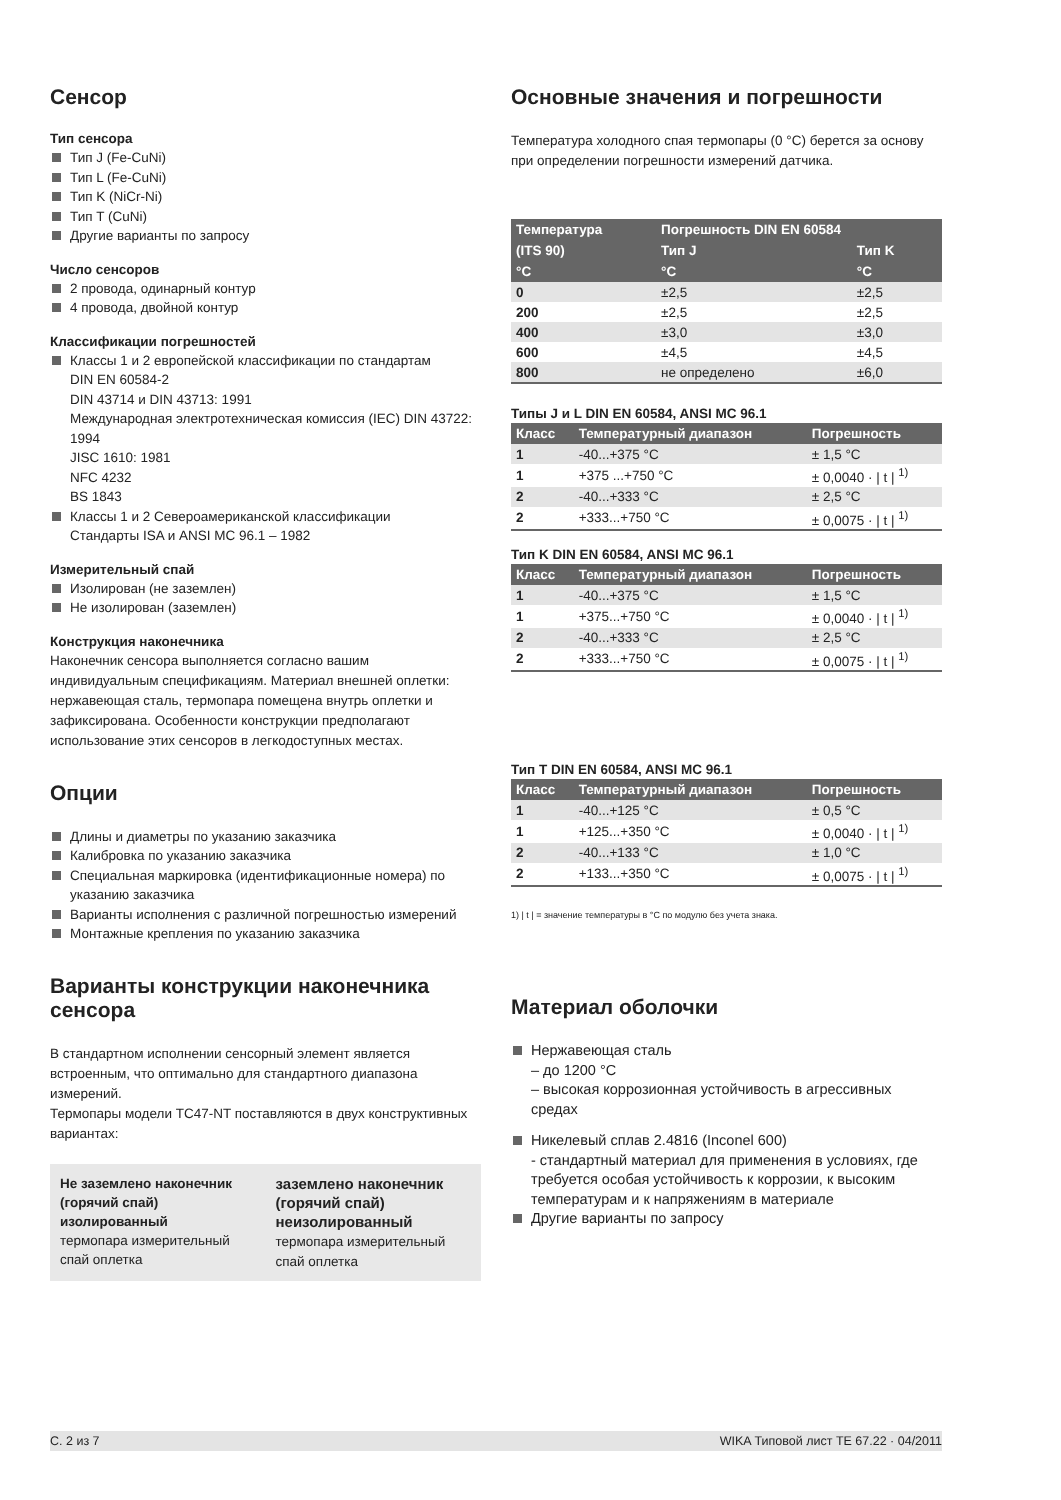Сенсор
Тип сенсора
Тип J (Fe-CuNi)
Тип L (Fe-CuNi)
Тип K (NiCr-Ni)
Тип T (CuNi)
Другие варианты по запросу
Число сенсоров
2 провода, одинарный контур
4 провода, двойной контур
Классификации погрешностей
Классы 1 и 2 европейской классификации по стандартам
DIN EN 60584-2
DIN 43714 и DIN 43713: 1991
Международная электротехническая комиссия (IEC) DIN 43722: 1994
JISC 1610: 1981
NFC 4232
BS 1843
Классы 1 и 2 Североамериканской классификации
Стандарты ISA и ANSI MC 96.1 – 1982
Измерительный спай
Изолирован (не заземлен)
Не изолирован (заземлен)
Конструкция наконечника
Наконечник сенсора выполняется согласно вашим индивидуальным спецификациям. Материал внешней оплетки: нержавеющая сталь, термопара помещена внутрь оплетки и зафиксирована. Особенности конструкции предполагают использование этих сенсоров в легкодоступных местах.
Опции
Длины и диаметры по указанию заказчика
Калибровка по указанию заказчика
Специальная маркировка (идентификационные номера) по указанию заказчика
Варианты исполнения с различной погрешностью измерений
Монтажные крепления по указанию заказчика
Варианты конструкции наконечника сенсора
В стандартном исполнении сенсорный элемент является встроенным, что оптимально для стандартного диапазона измерений.
Термопары модели TC47-NT поставляются в двух конструктивных вариантах:
Не заземлено наконечник (горячий спай) изолированный
термопара измерительный спай оплетка
заземлено наконечник (горячий спай) неизолированный
термопара измерительный спай оплетка
Основные значения и погрешности
Температура холодного спая термопары (0 °C) берется за основу при определении погрешности измерений датчика.
| Температура | Погрешность DIN EN 60584 | |
| --- | --- | --- |
| (ITS 90) | Тип J | Тип K |
| °C | °C | °C |
| 0 | ±2,5 | ±2,5 |
| 200 | ±2,5 | ±2,5 |
| 400 | ±3,0 | ±3,0 |
| 600 | ±4,5 | ±4,5 |
| 800 | не определено | ±6,0 |
Типы J и L DIN EN 60584, ANSI MC 96.1
| Класс | Температурный диапазон | Погрешность |
| --- | --- | --- |
| 1 | -40...+375 °C | ± 1,5 °C |
| 1 | +375 ...+750 °C | ± 0,0040 · / t / <sup>1)</sup> |
| 2 | -40...+333 °C | ± 2,5 °C |
| 2 | +333...+750 °C | ± 0,0075 · / t / <sup>1)</sup> |
Тип K DIN EN 60584, ANSI MC 96.1
| Класс | Температурный диапазон | Погрешность |
| --- | --- | --- |
| 1 | -40...+375 °C | ± 1,5 °C |
| 1 | +375...+750 °C | ± 0,0040 · / t / <sup>1)</sup> |
| 2 | -40...+333 °C | ± 2,5 °C |
| 2 | +333...+750 °C | ± 0,0075 · / t / <sup>1)</sup> |
Тип T DIN EN 60584, ANSI MC 96.1
| Класс | Температурный диапазон | Погрешность |
| --- | --- | --- |
| 1 | -40...+125 °C | ± 0,5 °C |
| 1 | +125...+350 °C | ± 0,0040 · / t / <sup>1)</sup> |
| 2 | -40...+133 °C | ± 1,0 °C |
| 2 | +133...+350 °C | ± 0,0075 · / t / <sup>1)</sup> |
1) | t | = значение температуры в °C по модулю без учета знака.
Материал оболочки
Нержавеющая сталь
– до 1200 °C
– высокая коррозионная устойчивость в агрессивных средах
Никелевый сплав 2.4816 (Inconel 600)
- стандартный материал для применения в условиях, где требуется особая устойчивость к коррозии, к высоким температурам и к напряжениям в материале
Другие варианты по запросу
С. 2 из 7 WIKA Типовой лист TE 67.22 · 04/2011